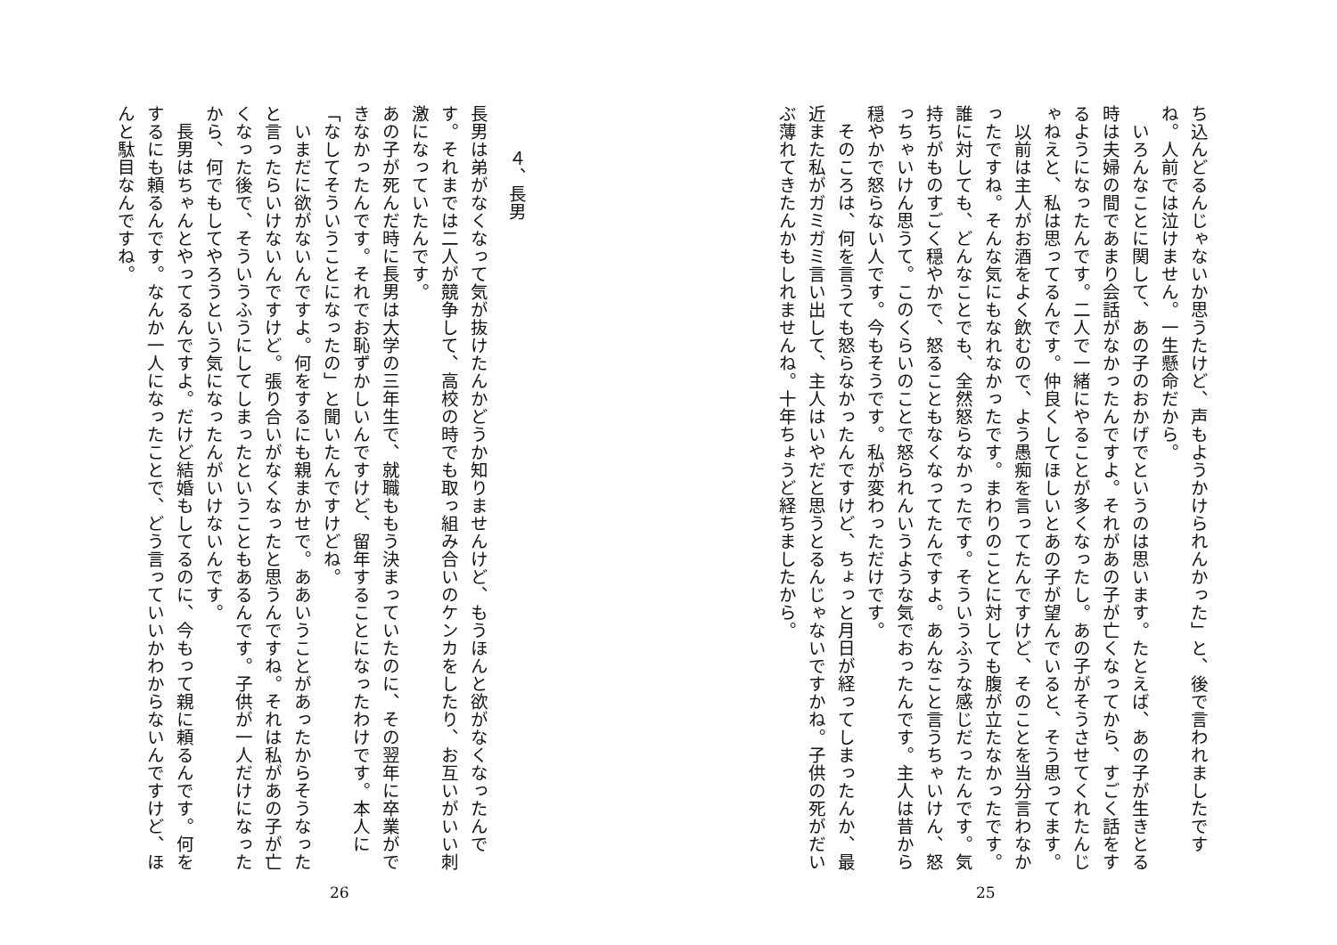ち込んどるんじゃないか思うたけど、声もようかけられんかった」と、後で言われましたですね。人前では泣けません。一生懸命だから。
　いろんなことに関して、あの子のおかげでというのは思います。たとえば、あの子が生きとる時は夫婦の間であまり会話がなかったんですよ。それがあの子が亡くなってから、すごく話をするようになったんです。二人で一緒にやることが多くなったし。あの子がそうさせてくれたんじゃねえと、私は思ってるんです。仲良くしてほしいとあの子が望んでいると、そう思ってます。
　以前は主人がお酒をよく飲むので、よう愚痴を言ってたんですけど、そのことを当分言わなかったですね。そんな気にもなれなかったです。まわりのことに対しても腹が立たなかったです。誰に対しても、どんなことでも、全然怒らなかったです。そういうふうな感じだったんです。気持ちがものすごく穏やかで、怒ることもなくなってたんですよ。あんなこと言うちゃいけん、怒っちゃいけん思うて。このくらいのことで怒られんいうような気でおったんです。主人は昔から穏やかで怒らない人です。今もそうです。私が変わっただけです。
　そのころは、何を言うても怒らなかったんですけど、ちょっと月日が経ってしまったんか、最近また私がガミガミ言い出して、主人はいやだと思うとるんじゃないですかね。子供の死がだいぶ薄れてきたんかもしれませんね。十年ちょうど経ちましたから。
25
　４、長男
長男は弟がなくなって気が抜けたんかどうか知りませんけど、もうほんと欲がなくなったんです。それまでは二人が競争して、高校の時でも取っ組み合いのケンカをしたり、お互いがいい刺激になっていたんです。
あの子が死んだ時に長男は大学の三年生で、就職ももう決まっていたのに、その翌年に卒業ができなかったんです。それでお恥ずかしいんですけど、留年することになったわけです。本人に「なしてそういうことになったの」と聞いたんですけどね。
　いまだに欲がないんですよ。何をするにも親まかせで。ああいうことがあったからそうなったと言ったらいけないんですけど。張り合いがなくなったと思うんですね。それは私があの子が亡くなった後で、そういうふうにしてしまったということもあるんです。子供が一人だけになったから、何でもしてやろうという気になったんがいけないんです。
　長男はちゃんとやってるんですよ。だけど結婚もしてるのに、今もって親に頼るんです。何をするにも頼るんです。なんか一人になったことで、どう言っていいかわからないんですけど、ほんと駄目なんですね。
26